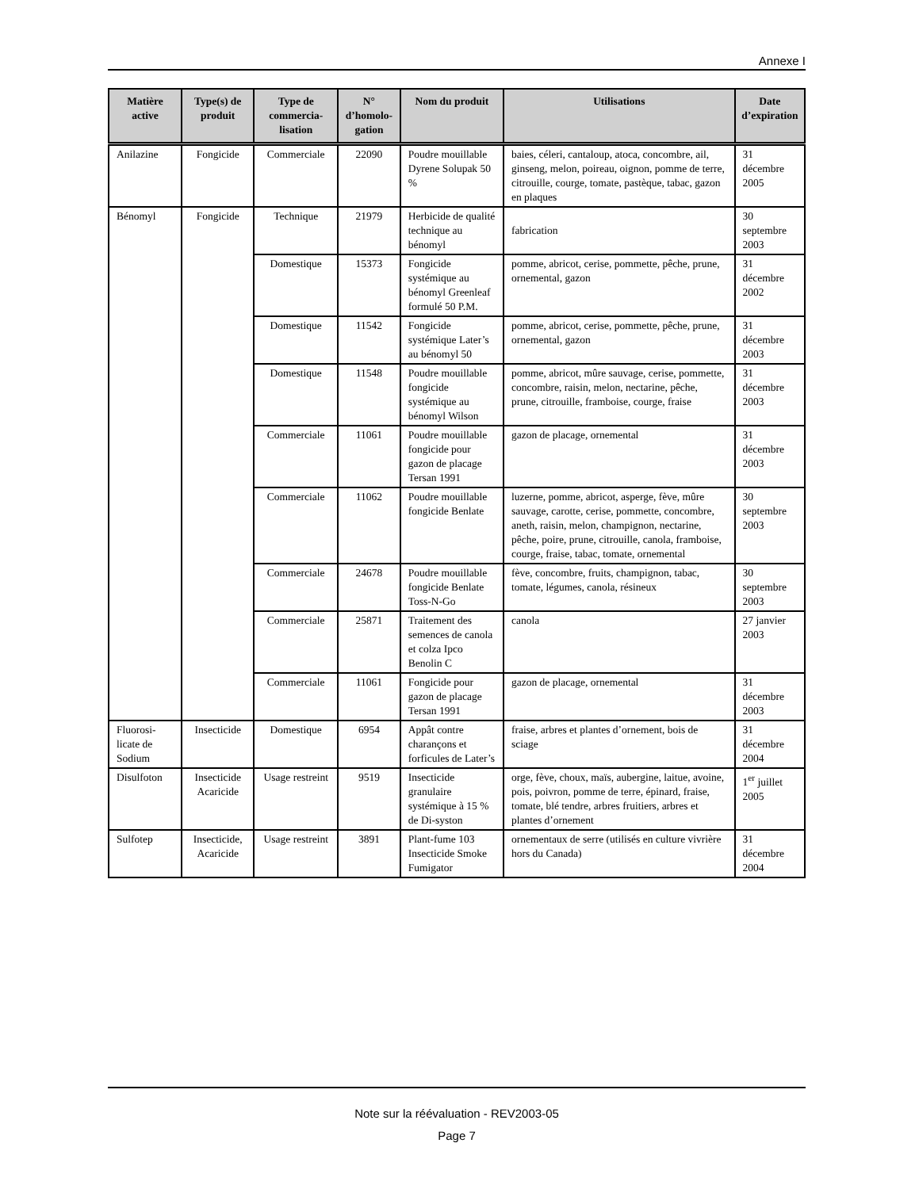Annexe I
| Matière active | Type(s) de produit | Type de commercia-lisation | N° d’homolo-gation | Nom du produit | Utilisations | Date d’expiration |
| --- | --- | --- | --- | --- | --- | --- |
| Anilazine | Fongicide | Commerciale | 22090 | Poudre mouillable Dyrene Solupak 50 % | baies, céleri, cantaloup, atoca, concombre, ail, ginseng, melon, poireau, oignon, pomme de terre, citrouille, courge, tomate, pastèque, tabac, gazon en plaques | 31 décembre 2005 |
| Bénomyl | Fongicide | Technique | 21979 | Herbicide de qualité technique au bénomyl | fabrication | 30 septembre 2003 |
| | | Domestique | 15373 | Fongicide systémique au bénomyl Greenleaf formulé 50 P.M. | pomme, abricot, cerise, pommette, pêche, prune, ornemental, gazon | 31 décembre 2002 |
| | | Domestique | 11542 | Fongicide systémique Later’s au bénomyl 50 | pomme, abricot, cerise, pommette, pêche, prune, ornemental, gazon | 31 décembre 2003 |
| | | Domestique | 11548 | Poudre mouillable fongicide systémique au bénomyl Wilson | pomme, abricot, mûre sauvage, cerise, pommette, concombre, raisin, melon, nectarine, pêche, prune, citrouille, framboise, courge, fraise | 31 décembre 2003 |
| | | Commerciale | 11061 | Poudre mouillable fongicide pour gazon de placage Tersan 1991 | gazon de placage, ornemental | 31 décembre 2003 |
| | | Commerciale | 11062 | Poudre mouillable fongicide Benlate | luzerne, pomme, abricot, asperge, fève, mûre sauvage, carotte, cerise, pommette, concombre, aneth, raisin, melon, champignon, nectarine, pêche, poire, prune, citrouille, canola, framboise, courge, fraise, tabac, tomate, ornemental | 30 septembre 2003 |
| | | Commerciale | 24678 | Poudre mouillable fongicide Benlate Toss-N-Go | fève, concombre, fruits, champignon, tabac, tomate, légumes, canola, résineux | 30 septembre 2003 |
| | | Commerciale | 25871 | Traitement des semences de canola et colza Ipco Benolin C | canola | 27 janvier 2003 |
| | | Commerciale | 11061 | Fongicide pour gazon de placage Tersan 1991 | gazon de placage, ornemental | 31 décembre 2003 |
| Fluorosi-licate de Sodium | Insecticide | Domestique | 6954 | Appât contre charançons et forficules de Later’s | fraise, arbres et plantes d’ornement, bois de sciage | 31 décembre 2004 |
| Disulfoton | Insecticide Acaricide | Usage restreint | 9519 | Insecticide granulaire systémique à 15 % de Di-syston | orge, fève, choux, maïs, aubergine, laitue, avoine, pois, poivron, pomme de terre, épinard, fraise, tomate, blé tendre, arbres fruitiers, arbres et plantes d’ornement | 1<sup>er</sup> juillet 2005 |
| Sulfotep | Insecticide, Acaricide | Usage restreint | 3891 | Plant-fume 103 Insecticide Smoke Fumigator | ornementaux de serre (utilisés en culture vivrière hors du Canada) | 31 décembre 2004 |
Note sur la réévaluation - REV2003-05
Page 7